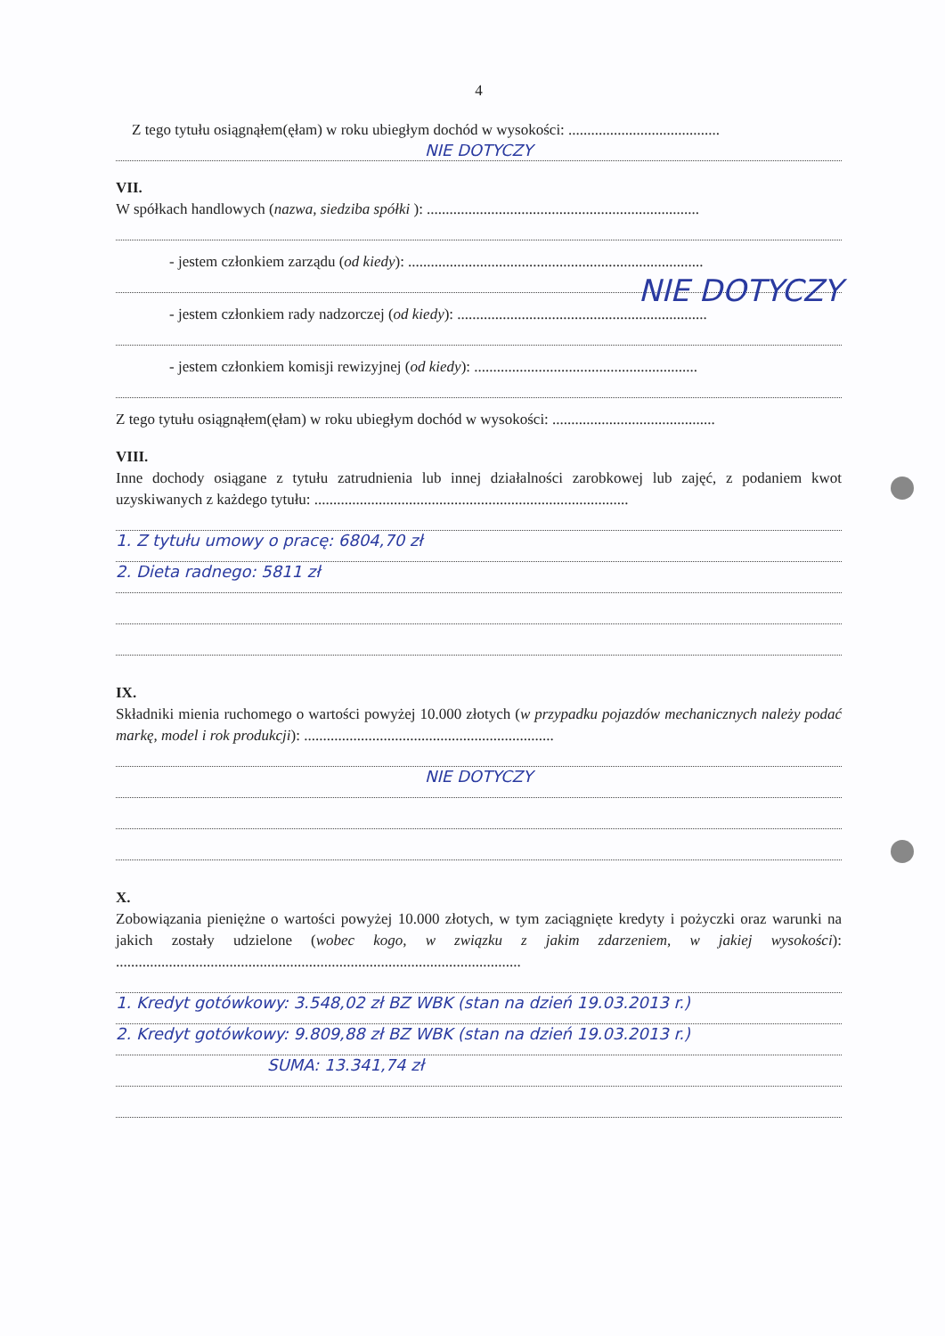4
Z tego tytułu osiągnąłem(ęłam) w roku ubiegłym dochód w wysokości: ........................................
NIE DOTYCZY
VII.
W spółkach handlowych (nazwa, siedziba spółki ): ........................................................................
- jestem członkiem zarządu (od kiedy): ..............................................................................
NIE DOTYCZY
- jestem członkiem rady nadzorczej (od kiedy): ..................................................................
- jestem członkiem komisji rewizyjnej (od kiedy): ...........................................................
Z tego tytułu osiągnąłem(ęłam) w roku ubiegłym dochód w wysokości: ...........................................
VIII.
Inne dochody osiągane z tytułu zatrudnienia lub innej działalności zarobkowej lub zajęć, z podaniem kwot uzyskiwanych z każdego tytułu: ...................................................................................
1. Z tytułu umowy o pracę: 6804,70 zł
2. Dieta radnego: 5811 zł
IX.
Składniki mienia ruchomego o wartości powyżej 10.000 złotych (w przypadku pojazdów mechanicznych należy podać markę, model i rok produkcji): ..................................................................
NIE DOTYCZY
X.
Zobowiązania pieniężne o wartości powyżej 10.000 złotych, w tym zaciągnięte kredyty i pożyczki oraz warunki na jakich zostały udzielone (wobec kogo, w związku z jakim zdarzeniem, w jakiej wysokości): ...........................................................................................................
1. Kredyt gotówkowy: 3.548,02 zł BZ WBK (stan na dzień 19.03.2013 r.)
2. Kredyt gotówkowy: 9.809,88 zł BZ WBK (stan na dzień 19.03.2013 r.)
SUMA: 13.341,74 zł